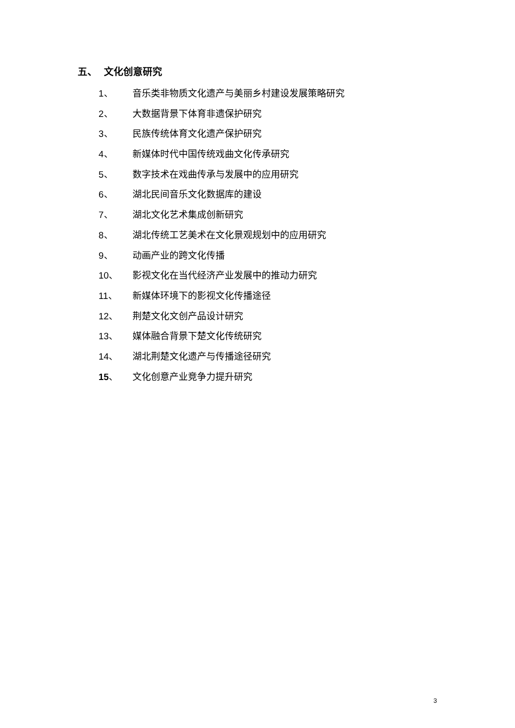五、 文化创意研究
1、 音乐类非物质文化遗产与美丽乡村建设发展策略研究
2、 大数据背景下体育非遗保护研究
3、 民族传统体育文化遗产保护研究
4、 新媒体时代中国传统戏曲文化传承研究
5、 数字技术在戏曲传承与发展中的应用研究
6、 湖北民间音乐文化数据库的建设
7、 湖北文化艺术集成创新研究
8、 湖北传统工艺美术在文化景观规划中的应用研究
9、 动画产业的跨文化传播
10、 影视文化在当代经济产业发展中的推动力研究
11、 新媒体环境下的影视文化传播途径
12、 荆楚文化文创产品设计研究
13、 媒体融合背景下楚文化传统研究
14、 湖北荆楚文化遗产与传播途径研究
15、 文化创意产业竞争力提升研究
3